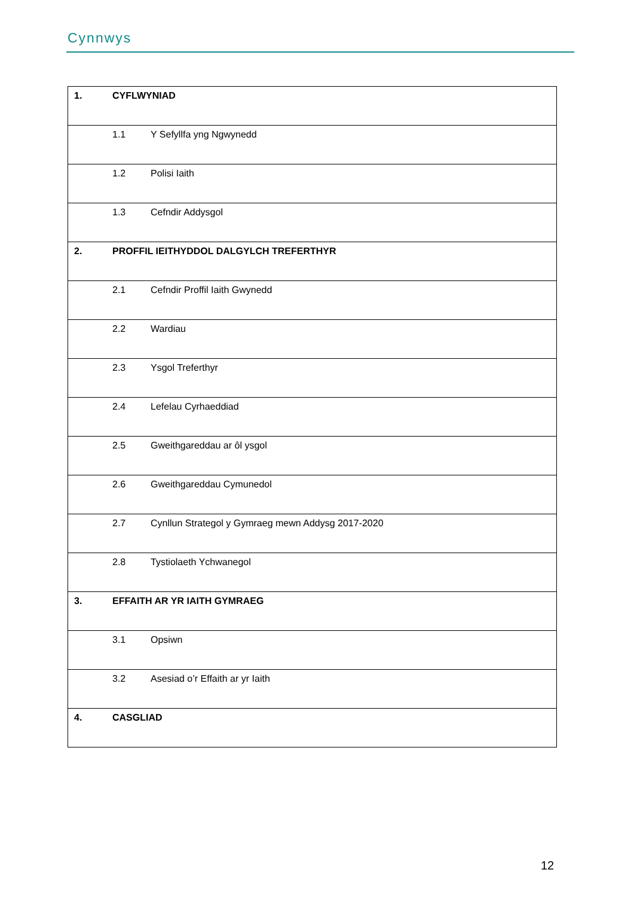Cynnwys
| 1. | CYFLWYNIAD |
| 1.1 Y Sefyllfa yng Ngwynedd | |
| 1.2 Polisi Iaith | |
| 1.3 Cefndir Addysgol | |
| 2. | PROFFIL IEITHYDDOL DALGYLCH TREFERTHYR |
| 2.1 Cefndir Proffil Iaith Gwynedd | |
| 2.2 Wardiau | |
| 2.3 Ysgol Treferthyr | |
| 2.4 Lefelau Cyrhaeddiad | |
| 2.5 Gweithgareddau ar ôl ysgol | |
| 2.6 Gweithgareddau Cymunedol | |
| 2.7 Cynllun Strategol y Gymraeg mewn Addysg 2017-2020 | |
| 2.8 Tystiolaeth Ychwanegol | |
| 3. | EFFAITH AR YR IAITH GYMRAEG |
| 3.1 Opsiwn | |
| 3.2 Asesiad o’r Effaith ar yr Iaith | |
| 4. | CASGLIAD |
12